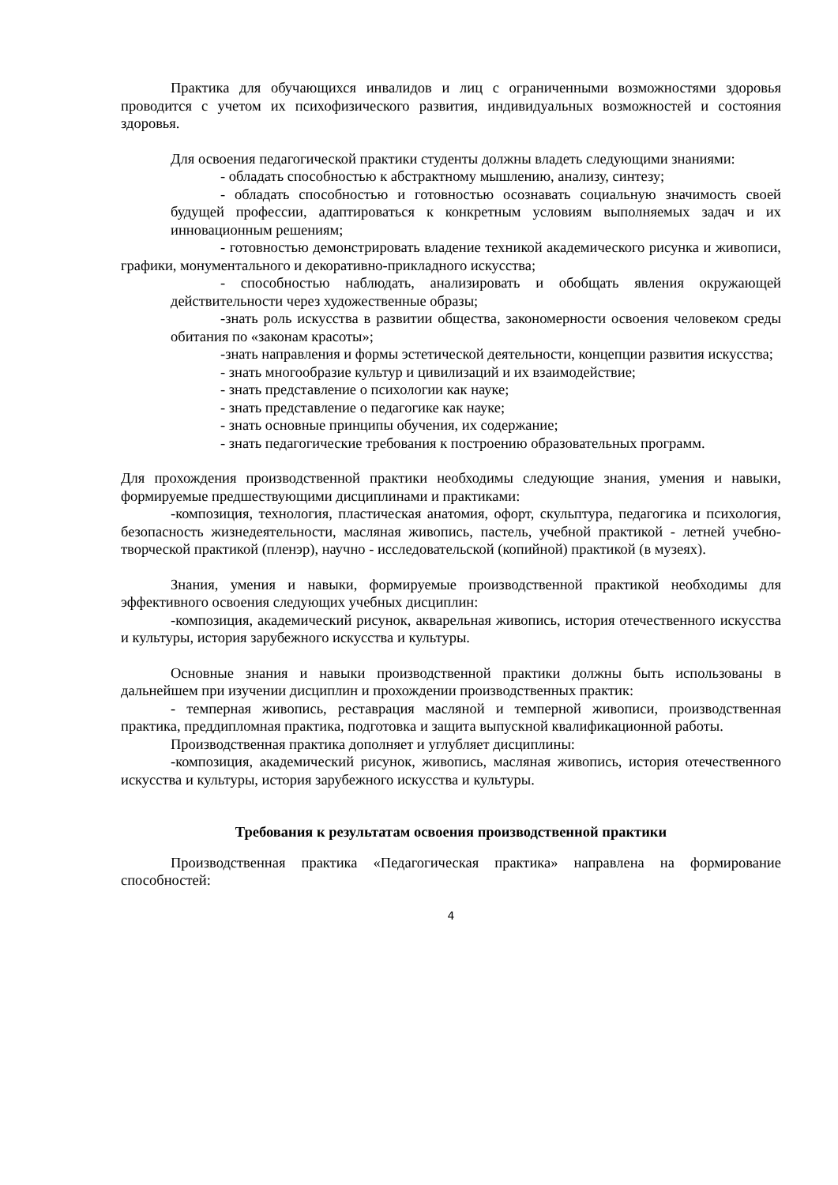Практика для обучающихся инвалидов и лиц с ограниченными возможностями здоровья проводится с учетом их психофизического развития, индивидуальных возможностей и состояния здоровья.
Для освоения педагогической практики студенты должны владеть следующими знаниями:
- обладать способностью к абстрактному мышлению, анализу, синтезу;
- обладать способностью и готовностью осознавать социальную значимость своей будущей профессии, адаптироваться к конкретным условиям выполняемых задач и их инновационным решениям;
- готовностью демонстрировать владение техникой академического рисунка и живописи, графики, монументального и декоративно-прикладного искусства;
- способностью наблюдать, анализировать и обобщать явления окружающей действительности через художественные образы;
-знать роль искусства в развитии общества, закономерности освоения человеком среды обитания по «законам красоты»;
-знать направления и формы эстетической деятельности, концепции развития искусства;
- знать многообразие культур и цивилизаций и их взаимодействие;
- знать представление о психологии как науке;
- знать представление о педагогике как науке;
- знать основные принципы обучения, их содержание;
- знать педагогические требования к построению образовательных программ.
Для прохождения производственной практики необходимы следующие знания, умения и навыки, формируемые предшествующими дисциплинами и практиками:
-композиция, технология, пластическая анатомия, офорт, скульптура, педагогика и психология, безопасность жизнедеятельности, масляная живопись, пастель, учебной практикой - летней учебно-творческой практикой (пленэр), научно - исследовательской (копийной) практикой (в музеях).
Знания, умения и навыки, формируемые производственной практикой необходимы для эффективного освоения следующих учебных дисциплин:
-композиция, академический рисунок, акварельная живопись, история отечественного искусства и культуры, история зарубежного искусства и культуры.
Основные знания и навыки производственной практики должны быть использованы в дальнейшем при изучении дисциплин и прохождении производственных практик:
- темперная живопись, реставрация масляной и темперной живописи, производственная практика, преддипломная практика, подготовка и защита выпускной квалификационной работы.
Производственная практика дополняет и углубляет дисциплины:
-композиция, академический рисунок, живопись, масляная живопись, история отечественного искусства и культуры, история зарубежного искусства и культуры.
Требования к результатам освоения производственной практики
Производственная практика «Педагогическая практика» направлена на формирование способностей:
4